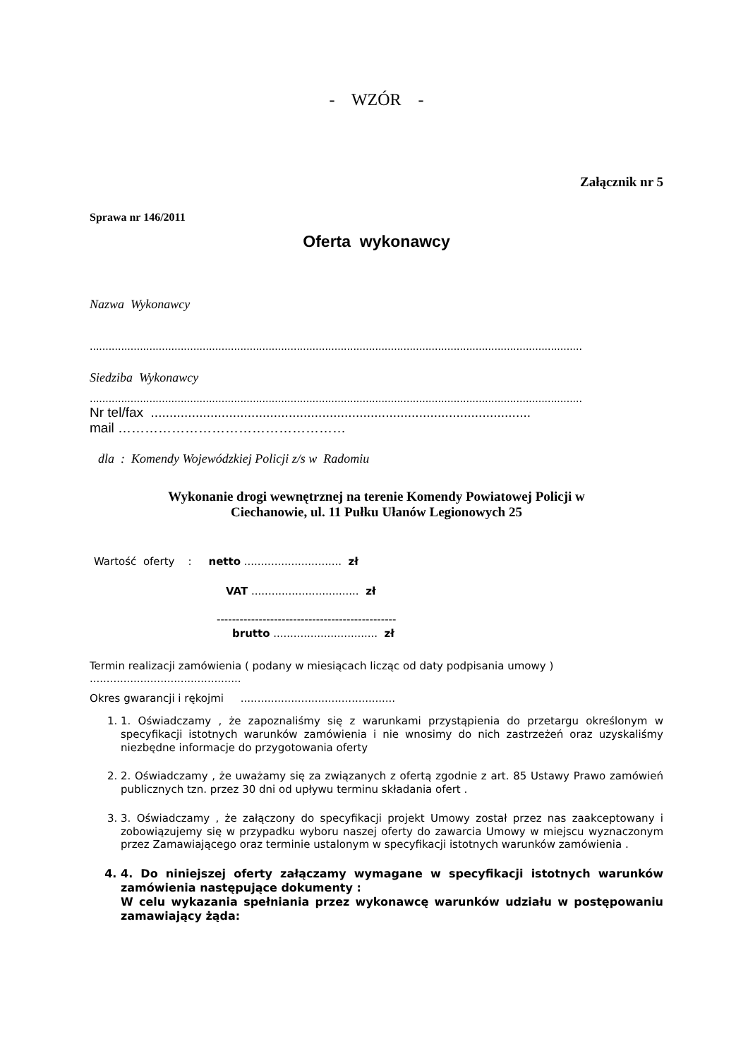- WZÓR -
Załącznik nr 5
Sprawa nr 146/2011
Oferta wykonawcy
Nazwa Wykonawcy
.............................................................................................................................................................
Siedziba Wykonawcy
.............................................................................................................................................................
Nr tel/fax ......................................................................................................
mail ……………………………………………
dla : Komendy Wojewódzkiej Policji z/s w Radomiu
Wykonanie drogi wewnętrznej na terenie Komendy Powiatowej Policji w
Ciechanowie, ul. 11 Pułku Ułanów Legionowych 25
Wartość oferty : netto ............................. zł
VAT ................................ zł
-----------------------------------------------
brutto ............................... zł
Termin realizacji zamówienia ( podany w miesiącach licząc od daty podpisania umowy )
.............................................
Okres gwarancji i rękojmi ..............................................
1. 1. Oświadczamy , że zapoznaliśmy się z warunkami przystąpienia do przetargu określonym w specyfikacji istotnych warunków zamówienia i nie wnosimy do nich zastrzeżeń oraz uzyskaliśmy niezbędne informacje do przygotowania oferty
2. 2. Oświadczamy , że uważamy się za związanych z ofertą zgodnie z art. 85 Ustawy Prawo zamówień publicznych tzn. przez 30 dni od upływu terminu składania ofert .
3. 3. Oświadczamy , że załączony do specyfikacji projekt Umowy został przez nas zaakceptowany i zobowiązujemy się w przypadku wyboru naszej oferty do zawarcia Umowy w miejscu wyznaczonym przez Zamawiającego oraz terminie ustalonym w specyfikacji istotnych warunków zamówienia .
4. 4. Do niniejszej oferty załączamy wymagane w specyfikacji istotnych warunków zamówienia następujące dokumenty :
W celu wykazania spełniania przez wykonawcę warunków udziału w postępowaniu zamawiający żąda: